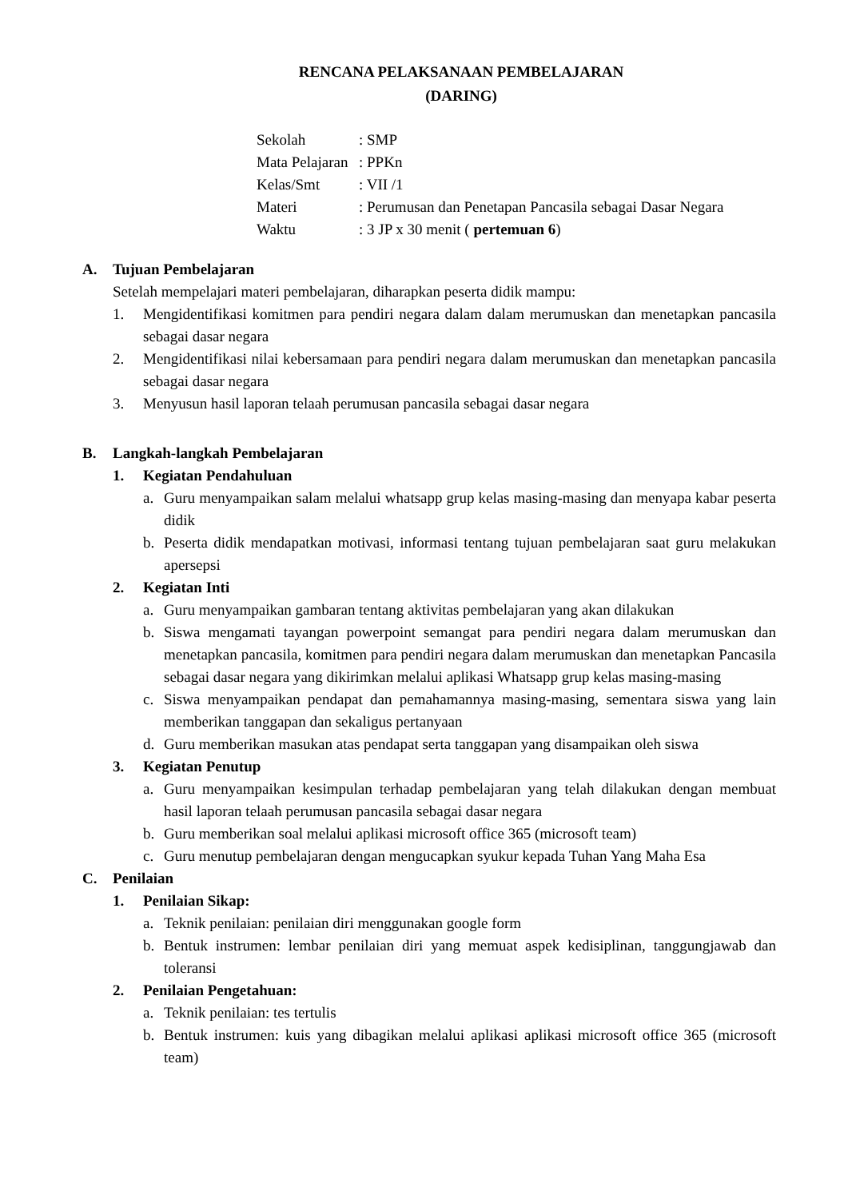RENCANA PELAKSANAAN PEMBELAJARAN
(DARING)
Sekolah: SMP
Mata Pelajaran: PPKn
Kelas/Smt: VII /1
Materi: Perumusan dan Penetapan Pancasila sebagai Dasar Negara
Waktu: 3 JP x 30 menit ( pertemuan 6)
A. Tujuan Pembelajaran
Setelah mempelajari materi pembelajaran, diharapkan peserta didik mampu:
1. Mengidentifikasi komitmen para pendiri negara dalam dalam merumuskan dan menetapkan pancasila sebagai dasar negara
2. Mengidentifikasi nilai kebersamaan para pendiri negara dalam merumuskan dan menetapkan pancasila sebagai dasar negara
3. Menyusun hasil laporan telaah perumusan pancasila sebagai dasar negara
B. Langkah-langkah Pembelajaran
1. Kegiatan Pendahuluan
a. Guru menyampaikan salam melalui whatsapp grup kelas masing-masing dan menyapa kabar peserta didik
b. Peserta didik mendapatkan motivasi, informasi tentang tujuan pembelajaran saat guru melakukan apersepsi
2. Kegiatan Inti
a. Guru menyampaikan gambaran tentang aktivitas pembelajaran yang akan dilakukan
b. Siswa mengamati tayangan powerpoint semangat para pendiri negara dalam merumuskan dan menetapkan pancasila, komitmen para pendiri negara dalam merumuskan dan menetapkan Pancasila sebagai dasar negara yang dikirimkan melalui aplikasi Whatsapp grup kelas masing-masing
c. Siswa menyampaikan pendapat dan pemahamannya masing-masing, sementara siswa yang lain memberikan tanggapan dan sekaligus pertanyaan
d. Guru memberikan masukan atas pendapat serta tanggapan yang disampaikan oleh siswa
3. Kegiatan Penutup
a. Guru menyampaikan kesimpulan terhadap pembelajaran yang telah dilakukan dengan membuat hasil laporan telaah perumusan pancasila sebagai dasar negara
b. Guru memberikan soal melalui aplikasi microsoft office 365 (microsoft team)
c. Guru menutup pembelajaran dengan mengucapkan syukur kepada Tuhan Yang Maha Esa
C. Penilaian
1. Penilaian Sikap:
a. Teknik penilaian: penilaian diri menggunakan google form
b. Bentuk instrumen: lembar penilaian diri yang memuat aspek kedisiplinan, tanggungjawab dan toleransi
2. Penilaian Pengetahuan:
a. Teknik penilaian: tes tertulis
b. Bentuk instrumen: kuis yang dibagikan melalui aplikasi aplikasi microsoft office 365 (microsoft team)